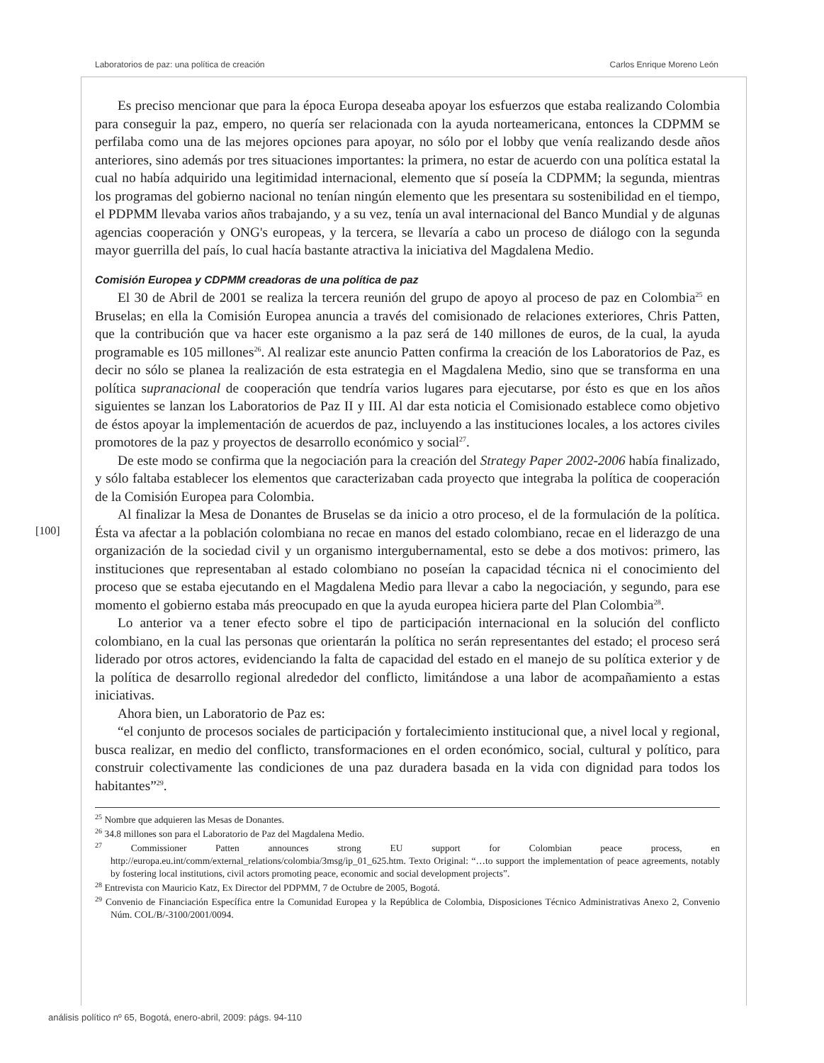Laboratorios de paz: una política de creación Carlos Enrique Moreno León
Es preciso mencionar que para la época Europa deseaba apoyar los esfuerzos que estaba realizando Colombia para conseguir la paz, empero, no quería ser relacionada con la ayuda norteamericana, entonces la CDPMM se perfilaba como una de las mejores opciones para apoyar, no sólo por el lobby que venía realizando desde años anteriores, sino además por tres situaciones importantes: la primera, no estar de acuerdo con una política estatal la cual no había adquirido una legitimidad internacional, elemento que sí poseía la CDPMM; la segunda, mientras los programas del gobierno nacional no tenían ningún elemento que les presentara su sostenibilidad en el tiempo, el PDPMM llevaba varios años trabajando, y a su vez, tenía un aval internacional del Banco Mundial y de algunas agencias cooperación y ONG's europeas, y la tercera, se llevaría a cabo un proceso de diálogo con la segunda mayor guerrilla del país, lo cual hacía bastante atractiva la iniciativa del Magdalena Medio.
Comisión Europea y CDPMM creadoras de una política de paz
El 30 de Abril de 2001 se realiza la tercera reunión del grupo de apoyo al proceso de paz en Colombia<sup>25</sup> en Bruselas; en ella la Comisión Europea anuncia a través del comisionado de relaciones exteriores, Chris Patten, que la contribución que va hacer este organismo a la paz será de 140 millones de euros, de la cual, la ayuda programable es 105 millones<sup>26</sup>. Al realizar este anuncio Patten confirma la creación de los Laboratorios de Paz, es decir no sólo se planea la realización de esta estrategia en el Magdalena Medio, sino que se transforma en una política supranacional de cooperación que tendría varios lugares para ejecutarse, por ésto es que en los años siguientes se lanzan los Laboratorios de Paz II y III. Al dar esta noticia el Comisionado establece como objetivo de éstos apoyar la implementación de acuerdos de paz, incluyendo a las instituciones locales, a los actores civiles promotores de la paz y proyectos de desarrollo económico y social<sup>27</sup>.
De este modo se confirma que la negociación para la creación del Strategy Paper 2002-2006 había finalizado, y sólo faltaba establecer los elementos que caracterizaban cada proyecto que integraba la política de cooperación de la Comisión Europea para Colombia.
Al finalizar la Mesa de Donantes de Bruselas se da inicio a otro proceso, el de la formulación de la política. Ésta va afectar a la población colombiana no recae en manos del estado colombiano, recae en el liderazgo de una organización de la sociedad civil y un organismo intergubernamental, esto se debe a dos motivos: primero, las instituciones que representaban al estado colombiano no poseían la capacidad técnica ni el conocimiento del proceso que se estaba ejecutando en el Magdalena Medio para llevar a cabo la negociación, y segundo, para ese momento el gobierno estaba más preocupado en que la ayuda europea hiciera parte del Plan Colombia<sup>28</sup>.
Lo anterior va a tener efecto sobre el tipo de participación internacional en la solución del conflicto colombiano, en la cual las personas que orientarán la política no serán representantes del estado; el proceso será liderado por otros actores, evidenciando la falta de capacidad del estado en el manejo de su política exterior y de la política de desarrollo regional alrededor del conflicto, limitándose a una labor de acompañamiento a estas iniciativas.
Ahora bien, un Laboratorio de Paz es:
“el conjunto de procesos sociales de participación y fortalecimiento institucional que, a nivel local y regional, busca realizar, en medio del conflicto, transformaciones en el orden económico, social, cultural y político, para construir colectivamente las condiciones de una paz duradera basada en la vida con dignidad para todos los habitantes”<sup>29</sup>.
<sup>25</sup> Nombre que adquieren las Mesas de Donantes.
<sup>26</sup> 34.8 millones son para el Laboratorio de Paz del Magdalena Medio.
<sup>27</sup> Commissioner Patten announces strong EU support for Colombian peace process, en http://europa.eu.int/comm/external_relations/colombia/3msg/ip_01_625.htm. Texto Original: “…to support the implementation of peace agreements, notably by fostering local institutions, civil actors promoting peace, economic and social development projects”.
<sup>28</sup> Entrevista con Mauricio Katz, Ex Director del PDPMM, 7 de Octubre de 2005, Bogotá.
<sup>29</sup> Convenio de Financiación Específica entre la Comunidad Europea y la República de Colombia, Disposiciones Técnico Administrativas Anexo 2, Convenio Núm. COL/B/-3100/2001/0094.
[100]
análisis político nº 65, Bogotá, enero-abril, 2009: págs. 94-110